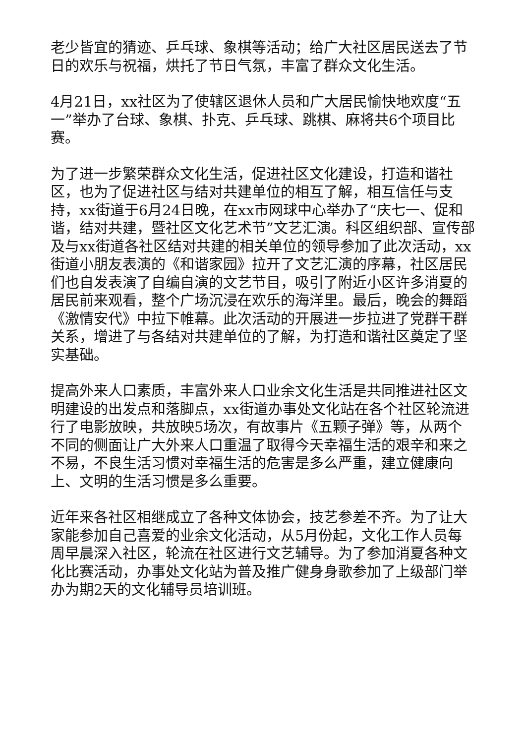老少皆宜的猜迹、乒乓球、象棋等活动；给广大社区居民送去了节日的欢乐与祝福，烘托了节日气氛，丰富了群众文化生活。
4月21日，xx社区为了使辖区退休人员和广大居民愉快地欢度“五一”举办了台球、象棋、扑克、乒乓球、跳棋、麻将共6个项目比赛。
为了进一步繁荣群众文化生活，促进社区文化建设，打造和谐社区，也为了促进社区与结对共建单位的相互了解，相互信任与支持，xx街道于6月24日晚，在xx市网球中心举办了“庆七一、促和谐，结对共建，暨社区文化艺术节”文艺汇演。科区组织部、宣传部及与xx街道各社区结对共建的相关单位的领导参加了此次活动，xx街道小朋友表演的《和谐家园》拉开了文艺汇演的序幕，社区居民们也自发表演了自编自演的文艺节目，吸引了附近小区许多消夏的居民前来观看，整个广场沉浸在欢乐的海洋里。最后，晚会的舞蹈《激情安代》中拉下帷幕。此次活动的开展进一步拉进了党群干群关系，增进了与各结对共建单位的了解，为打造和谐社区奠定了坚实基础。
提高外来人口素质，丰富外来人口业余文化生活是共同推进社区文明建设的出发点和落脚点，xx街道办事处文化站在各个社区轮流进行了电影放映，共放映5场次，有故事片《五颗子弹》等，从两个不同的侧面让广大外来人口重温了取得今天幸福生活的艰辛和来之不易，不良生活习惯对幸福生活的危害是多么严重，建立健康向上、文明的生活习惯是多么重要。
近年来各社区相继成立了各种文体协会，技艺参差不齐。为了让大家能参加自己喜爱的业余文化活动，从5月份起，文化工作人员每周早晨深入社区，轮流在社区进行文艺辅导。为了参加消夏各种文化比赛活动，办事处文化站为普及推广健身身歌参加了上级部门举办为期2天的文化辅导员培训班。